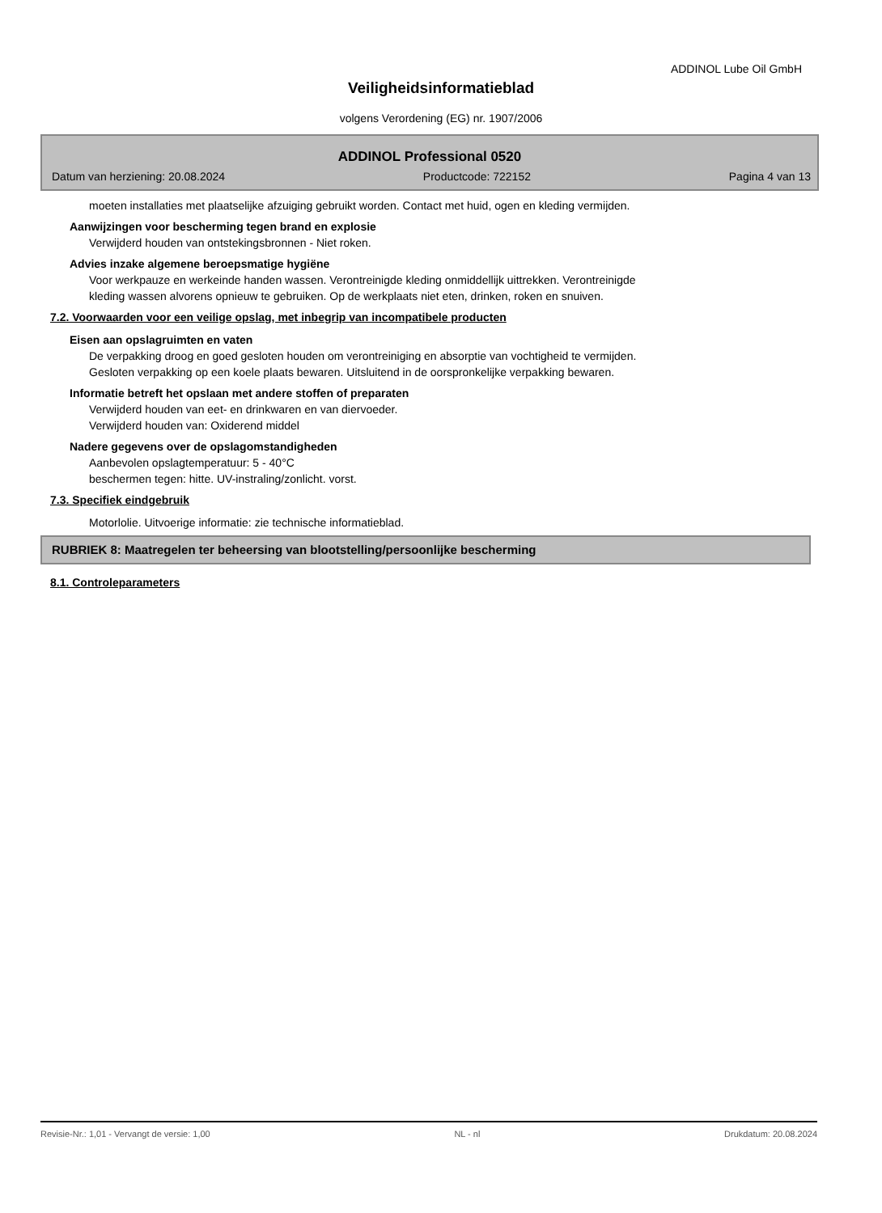ADDINOL Lube Oil GmbH
Veiligheidsinformatieblad
volgens Verordening (EG) nr. 1907/2006
ADDINOL Professional 0520
Datum van herziening: 20.08.2024 Productcode: 722152 Pagina 4 van 13
moeten installaties met plaatselijke afzuiging gebruikt worden. Contact met huid, ogen en kleding vermijden.
Aanwijzingen voor bescherming tegen brand en explosie
Verwijderd houden van ontstekingsbronnen - Niet roken.
Advies inzake algemene beroepsmatige hygiëne
Voor werkpauze en werkeinde handen wassen. Verontreinigde kleding onmiddellijk uittrekken. Verontreinigde
kleding wassen alvorens opnieuw te gebruiken. Op de werkplaats niet eten, drinken, roken en snuiven.
7.2. Voorwaarden voor een veilige opslag, met inbegrip van incompatibele producten
Eisen aan opslagruimten en vaten
De verpakking droog en goed gesloten houden om verontreiniging en absorptie van vochtigheid te vermijden.
Gesloten verpakking op een koele plaats bewaren. Uitsluitend in de oorspronkelijke verpakking bewaren.
Informatie betreft het opslaan met andere stoffen of preparaten
Verwijderd houden van eet- en drinkwaren en van diervoeder.
Verwijderd houden van: Oxiderend middel
Nadere gegevens over de opslagomstandigheden
Aanbevolen opslagtemperatuur: 5 - 40°C
beschermen tegen: hitte. UV-instraling/zonlicht. vorst.
7.3. Specifiek eindgebruik
Motorlolie. Uitvoerige informatie: zie technische informatieblad.
RUBRIEK 8: Maatregelen ter beheersing van blootstelling/persoonlijke bescherming
8.1. Controleparameters
Revisie-Nr.: 1,01 - Vervangt de versie: 1,00 NL - nl Drukdatum: 20.08.2024